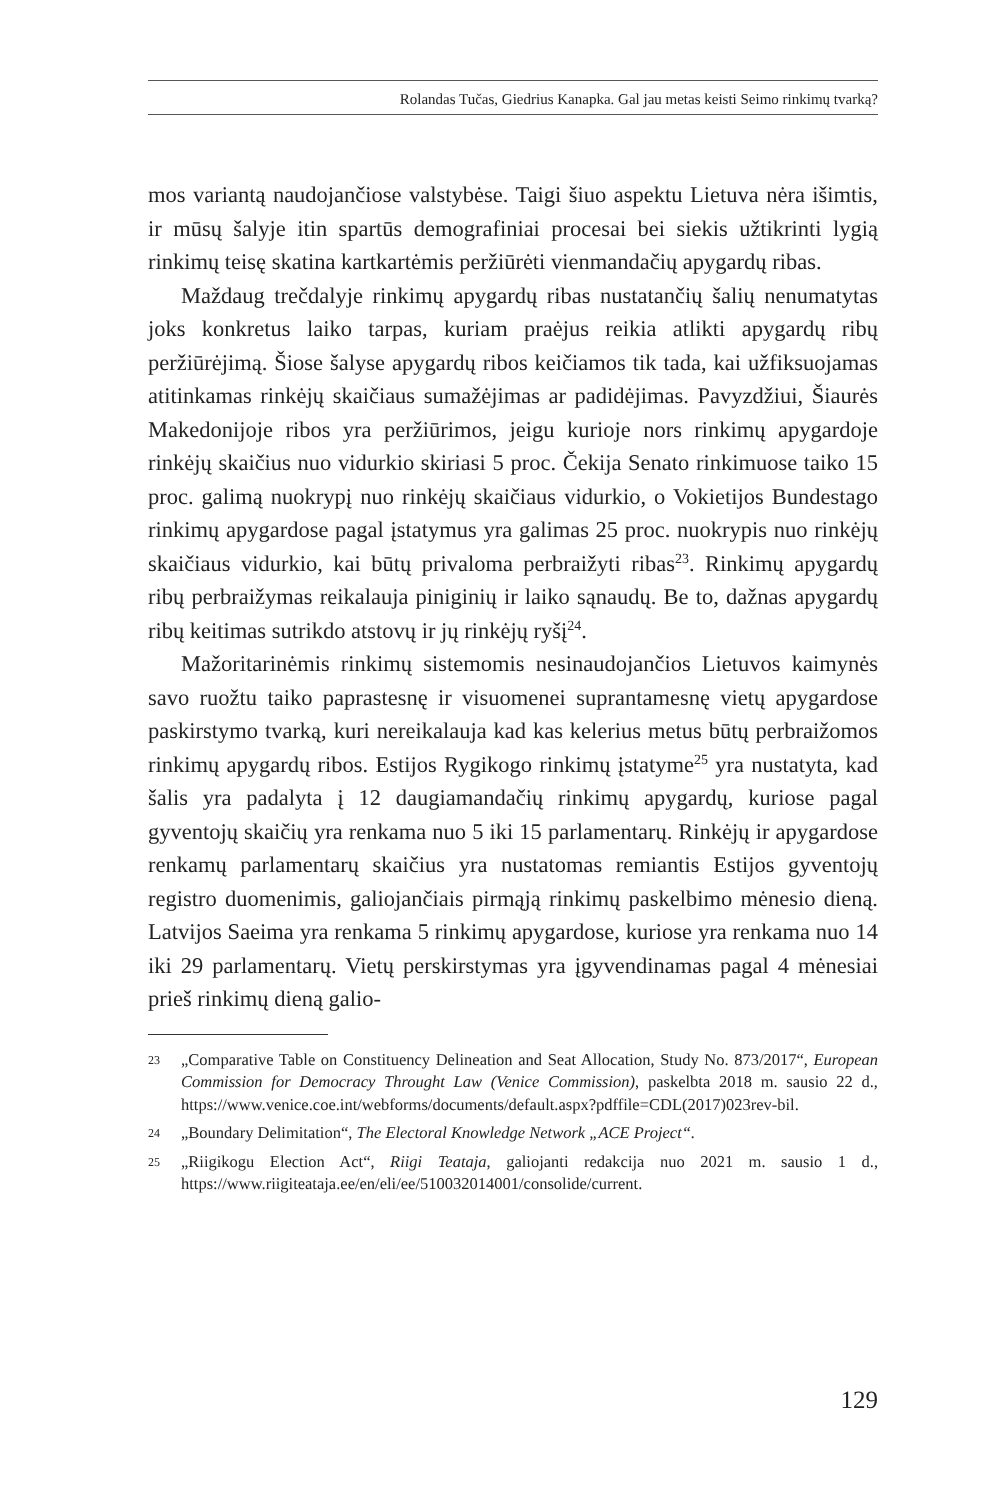Rolandas Tučas, Giedrius Kanapka. Gal jau metas keisti Seimo rinkimų tvarką?
mos variantą naudojančiose valstybėse. Taigi šiuo aspektu Lietuva nėra išimtis, ir mūsų šalyje itin spartūs demografiniai procesai bei siekis užtikrinti lygią rinkimų teisę skatina kartkartėmis peržiūrėti vienmandačių apygardų ribas.
Maždaug trečdalyje rinkimų apygardų ribas nustatančių šalių nenumatytas joks konkretus laiko tarpas, kuriam praėjus reikia atlikti apygardų ribų peržiūrėjimą. Šiose šalyse apygardų ribos keičiamos tik tada, kai užfiksuojamas atitinkamas rinkėjų skaičiaus sumažėjimas ar padidėjimas. Pavyzdžiui, Šiaurės Makedonijoje ribos yra peržiūrimos, jeigu kurioje nors rinkimų apygardoje rinkėjų skaičius nuo vidurkio skiriasi 5 proc. Čekija Senato rinkimuose taiko 15 proc. galimą nuokrypį nuo rinkėjų skaičiaus vidurkio, o Vokietijos Bundestago rinkimų apygardose pagal įstatymus yra galimas 25 proc. nuokrypis nuo rinkėjų skaičiaus vidurkio, kai būtų privaloma perbraižyti ribas<sup>23</sup>. Rinkimų apygardų ribų perbraižymas reikalauja piniginių ir laiko sąnaudų. Be to, dažnas apygardų ribų keitimas sutrikdo atstovų ir jų rinkėjų ryšį<sup>24</sup>.
Mažoritarinėmis rinkimų sistemomis nesinaudojančios Lietuvos kaimynės savo ruožtu taiko paprastesnę ir visuomenei suprantamesnę vietų apygardose paskirstymo tvarką, kuri nereikalauja kad kas kelerius metus būtų perbraižomos rinkimų apygardų ribos. Estijos Rygikogo rinkimų įstatyme<sup>25</sup> yra nustatyta, kad šalis yra padalyta į 12 daugiamandačių rinkimų apygardų, kuriose pagal gyventojų skaičių yra renkama nuo 5 iki 15 parlamentarų. Rinkėjų ir apygardose renkamų parlamentarų skaičius yra nustatomas remiantis Estijos gyventojų registro duomenimis, galiojančiais pirmąją rinkimų paskelbimo mėnesio dieną. Latvijos Saeima yra renkama 5 rinkimų apygardose, kuriose yra renkama nuo 14 iki 29 parlamentarų. Vietų perskirstymas yra įgyvendinamas pagal 4 mėnesiai prieš rinkimų dieną galio-
23 „Comparative Table on Constituency Delineation and Seat Allocation, Study No. 873/2017“, European Commission for Democracy Throught Law (Venice Commission), paskelbta 2018 m. sausio 22 d., https://www.venice.coe.int/webforms/documents/default.aspx?pdffile=CDL(2017)023rev-bil.
24 „Boundary Delimitation“, The Electoral Knowledge Network „ACE Project“.
25 „Riigikogu Election Act“, Riigi Teataja, galiojanti redakcija nuo 2021 m. sausio 1 d., https://www.riigiteataja.ee/en/eli/ee/510032014001/consolide/current.
129